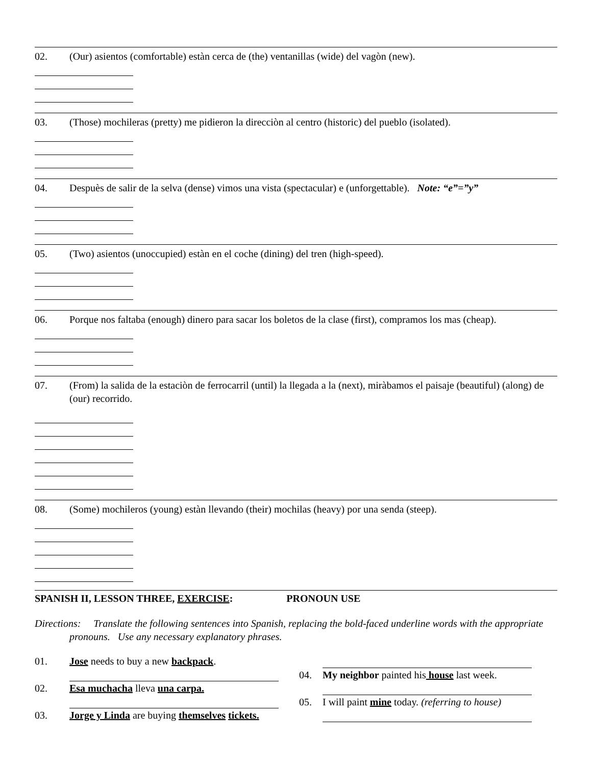02. (Our) asientos (comfortable) estàn cerca de (the) ventanillas (wide) del vagòn (new).
03. (Those) mochileras (pretty) me pidieron la direcciòn al centro (historic) del pueblo (isolated).
04. Despuès de salir de la selva (dense) vimos una vista (spectacular) e (unforgettable). Note: “e”=”y”
05. (Two) asientos (unoccupied) estàn en el coche (dining) del tren (high-speed).
06. Porque nos faltaba (enough) dinero para sacar los boletos de la clase (first), compramos los mas (cheap).
07. (From) la salida de la estaciòn de ferrocarril (until) la llegada a la (next), miràbamos el paisaje (beautiful) (along) de (our) recorrido.
08. (Some) mochileros (young) estàn llevando (their) mochilas (heavy) por una senda (steep).
SPANISH II, LESSON THREE, EXERCISE: PRONOUN USE
Directions: Translate the following sentences into Spanish, replacing the bold-faced underline words with the appropriate pronouns. Use any necessary explanatory phrases.
01. Jose needs to buy a new backpack.
02. Esa muchacha lleva una carpa.
03. Jorge y Linda are buying themselves tickets.
04. My neighbor painted his house last week.
05. I will paint mine today. (referring to house)